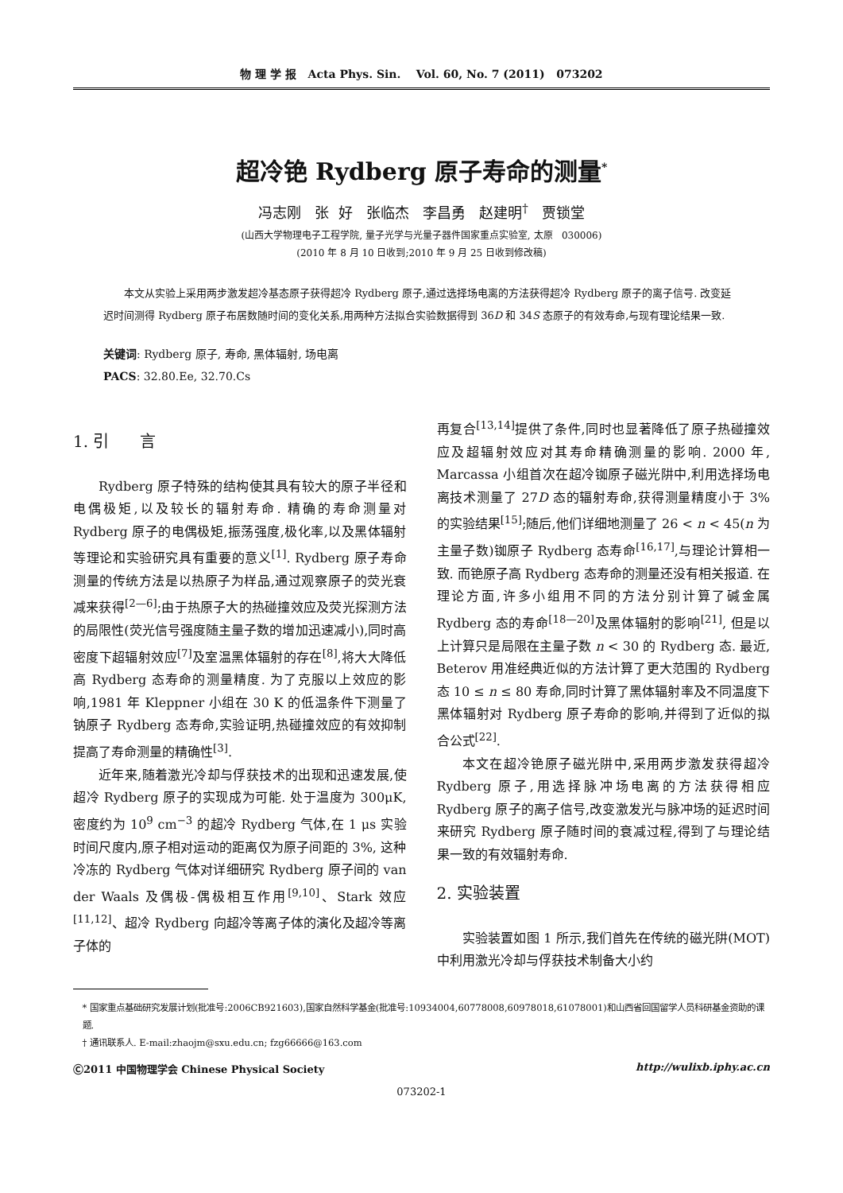物 理 学 报 Acta Phys. Sin. Vol. 60, No. 7 (2011) 073202
超冷铯 Rydberg 原子寿命的测量<sup>*</sup>
冯志刚 张 好 张临杰 李昌勇 赵建明<sup>†</sup> 贾锁堂
(山西大学物理电子工程学院, 量子光学与光量子器件国家重点实验室, 太原 030006)
(2010 年 8 月 10 日收到;2010 年 9 月 25 日收到修改稿)
本文从实验上采用两步激发超冷基态原子获得超冷 Rydberg 原子,通过选择场电离的方法获得超冷 Rydberg 原子的离子信号. 改变延迟时间测得 Rydberg 原子布居数随时间的变化关系,用两种方法拟合实验数据得到 36D 和 34S 态原子的有效寿命,与现有理论结果一致.
关键词: Rydberg 原子, 寿命, 黑体辐射, 场电离
PACS: 32.80.Ee, 32.70.Cs
1. 引 言
Rydberg 原子特殊的结构使其具有较大的原子半径和电偶极矩,以及较长的辐射寿命. 精确的寿命测量对 Rydberg 原子的电偶极矩,振荡强度,极化率,以及黑体辐射等理论和实验研究具有重要的意义<sup>[1]</sup>. Rydberg 原子寿命测量的传统方法是以热原子为样品,通过观察原子的荧光衰减来获得<sup>[2—6]</sup>;由于热原子大的热碰撞效应及荧光探测方法的局限性(荧光信号强度随主量子数的增加迅速减小),同时高密度下超辐射效应<sup>[7]</sup>及室温黑体辐射的存在<sup>[8]</sup>,将大大降低高 Rydberg 态寿命的测量精度. 为了克服以上效应的影响,1981 年 Kleppner 小组在 30 K 的低温条件下测量了钠原子 Rydberg 态寿命,实验证明,热碰撞效应的有效抑制提高了寿命测量的精确性<sup>[3]</sup>.
近年来,随着激光冷却与俘获技术的出现和迅速发展,使超冷 Rydberg 原子的实现成为可能. 处于温度为 300μK,密度约为 10<sup>9</sup> cm<sup>−3</sup> 的超冷 Rydberg 气体,在 1 μs 实验时间尺度内,原子相对运动的距离仅为原子间距的 3%, 这种冷冻的 Rydberg 气体对详细研究 Rydberg 原子间的 van der Waals 及偶极-偶极相互作用<sup>[9,10]</sup>、Stark 效应<sup>[11,12]</sup>、超冷 Rydberg 向超冷等离子体的演化及超冷等离子体的
再复合<sup>[13,14]</sup>提供了条件,同时也显著降低了原子热碰撞效应及超辐射效应对其寿命精确测量的影响. 2000 年, Marcassa 小组首次在超冷铷原子磁光阱中,利用选择场电离技术测量了 27D 态的辐射寿命,获得测量精度小于 3% 的实验结果<sup>[15]</sup>;随后,他们详细地测量了 26 < n < 45(n 为主量子数)铷原子 Rydberg 态寿命<sup>[16,17]</sup>,与理论计算相一致. 而铯原子高 Rydberg 态寿命的测量还没有相关报道. 在理论方面,许多小组用不同的方法分别计算了碱金属 Rydberg 态的寿命<sup>[18—20]</sup>及黑体辐射的影响<sup>[21]</sup>, 但是以上计算只是局限在主量子数 n < 30 的 Rydberg 态. 最近, Beterov 用准经典近似的方法计算了更大范围的 Rydberg 态 10 ≤ n ≤ 80 寿命,同时计算了黑体辐射率及不同温度下黑体辐射对 Rydberg 原子寿命的影响,并得到了近似的拟合公式<sup>[22]</sup>.
本文在超冷铯原子磁光阱中,采用两步激发获得超冷 Rydberg 原子,用选择脉冲场电离的方法获得相应 Rydberg 原子的离子信号,改变激发光与脉冲场的延迟时间来研究 Rydberg 原子随时间的衰减过程,得到了与理论结果一致的有效辐射寿命.
2. 实验装置
实验装置如图 1 所示,我们首先在传统的磁光阱(MOT)中利用激光冷却与俘获技术制备大小约
* 国家重点基础研究发展计划(批准号:2006CB921603),国家自然科学基金(批准号:10934004,60778008,60978018,61078001)和山西省回国留学人员科研基金资助的课题.
† 通讯联系人. E-mail:zhaojm@sxu.edu.cn; fzg66666@163.com
Ⓒ2011 中国物理学会 Chinese Physical Society http://wulixb.iphy.ac.cn
073202-1